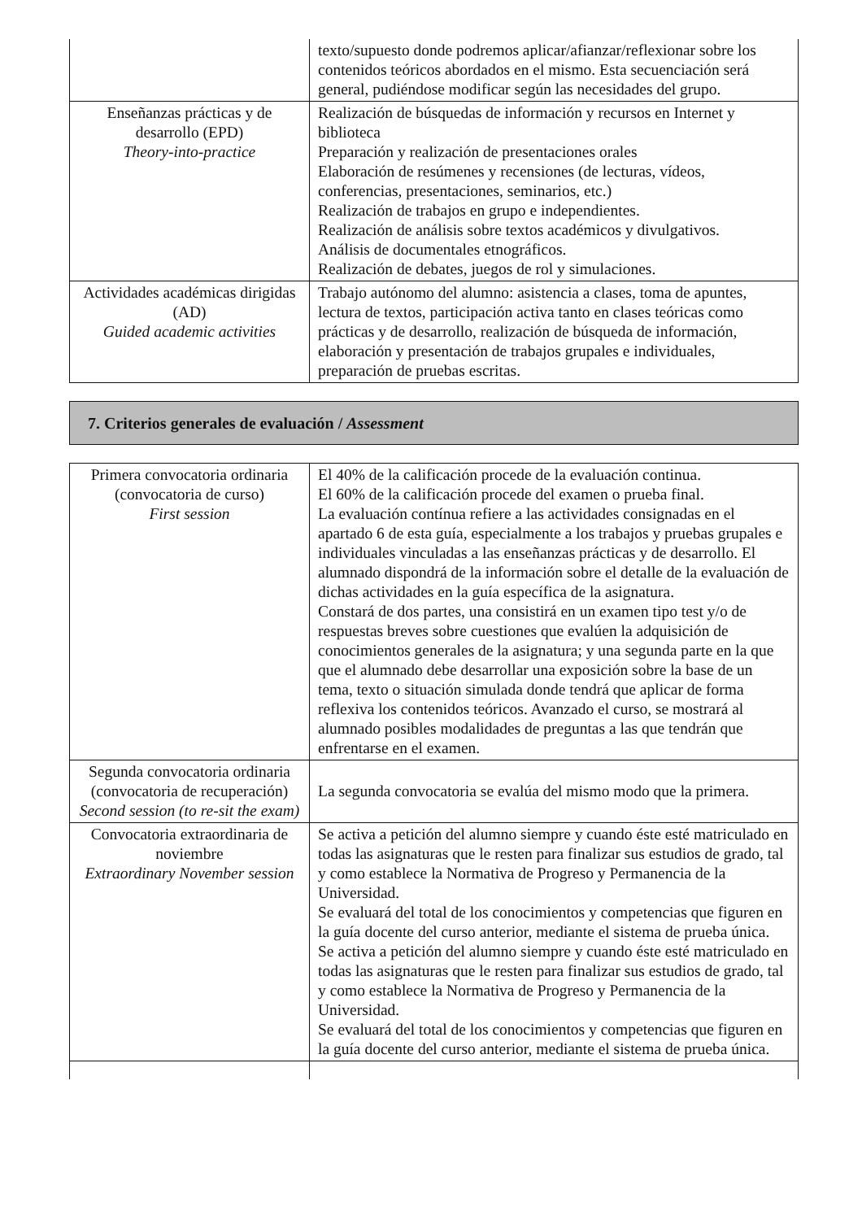| | texto/supuesto donde podremos aplicar/afianzar/reflexionar sobre los contenidos teóricos abordados en el mismo. Esta secuenciación será general, pudiéndose modificar según las necesidades del grupo. |
| Enseñanzas prácticas y de desarrollo (EPD) Theory-into-practice | Realización de búsquedas de información y recursos en Internet y biblioteca Preparación y realización de presentaciones orales Elaboración de resúmenes y recensiones (de lecturas, vídeos, conferencias, presentaciones, seminarios, etc.) Realización de trabajos en grupo e independientes. Realización de análisis sobre textos académicos y divulgativos. Análisis de documentales etnográficos. Realización de debates, juegos de rol y simulaciones. |
| Actividades académicas dirigidas (AD) Guided academic activities | Trabajo autónomo del alumno: asistencia a clases, toma de apuntes, lectura de textos, participación activa tanto en clases teóricas como prácticas y de desarrollo, realización de búsqueda de información, elaboración y presentación de trabajos grupales e individuales, preparación de pruebas escritas. |
7. Criterios generales de evaluación / Assessment
| Primera convocatoria ordinaria (convocatoria de curso) First session | El 40% de la calificación procede de la evaluación continua. El 60% de la calificación procede del examen o prueba final. La evaluación contínua refiere a las actividades consignadas en el apartado 6 de esta guía, especialmente a los trabajos y pruebas grupales e individuales vinculadas a las enseñanzas prácticas y de desarrollo. El alumnado dispondrá de la información sobre el detalle de la evaluación de dichas actividades en la guía específica de la asignatura. Constará de dos partes, una consistirá en un examen tipo test y/o de respuestas breves sobre cuestiones que evalúen la adquisición de conocimientos generales de la asignatura; y una segunda parte en la que que el alumnado debe desarrollar una exposición sobre la base de un tema, texto o situación simulada donde tendrá que aplicar de forma reflexiva los contenidos teóricos. Avanzado el curso, se mostrará al alumnado posibles modalidades de preguntas a las que tendrán que enfrentarse en el examen. |
| Segunda convocatoria ordinaria (convocatoria de recuperación) Second session (to re-sit the exam) | La segunda convocatoria se evalúa del mismo modo que la primera. |
| Convocatoria extraordinaria de noviembre Extraordinary November session | Se activa a petición del alumno siempre y cuando éste esté matriculado en todas las asignaturas que le resten para finalizar sus estudios de grado, tal y como establece la Normativa de Progreso y Permanencia de la Universidad. Se evaluará del total de los conocimientos y competencias que figuren en la guía docente del curso anterior, mediante el sistema de prueba única. Se activa a petición del alumno siempre y cuando éste esté matriculado en todas las asignaturas que le resten para finalizar sus estudios de grado, tal y como establece la Normativa de Progreso y Permanencia de la Universidad. Se evaluará del total de los conocimientos y competencias que figuren en la guía docente del curso anterior, mediante el sistema de prueba única. |